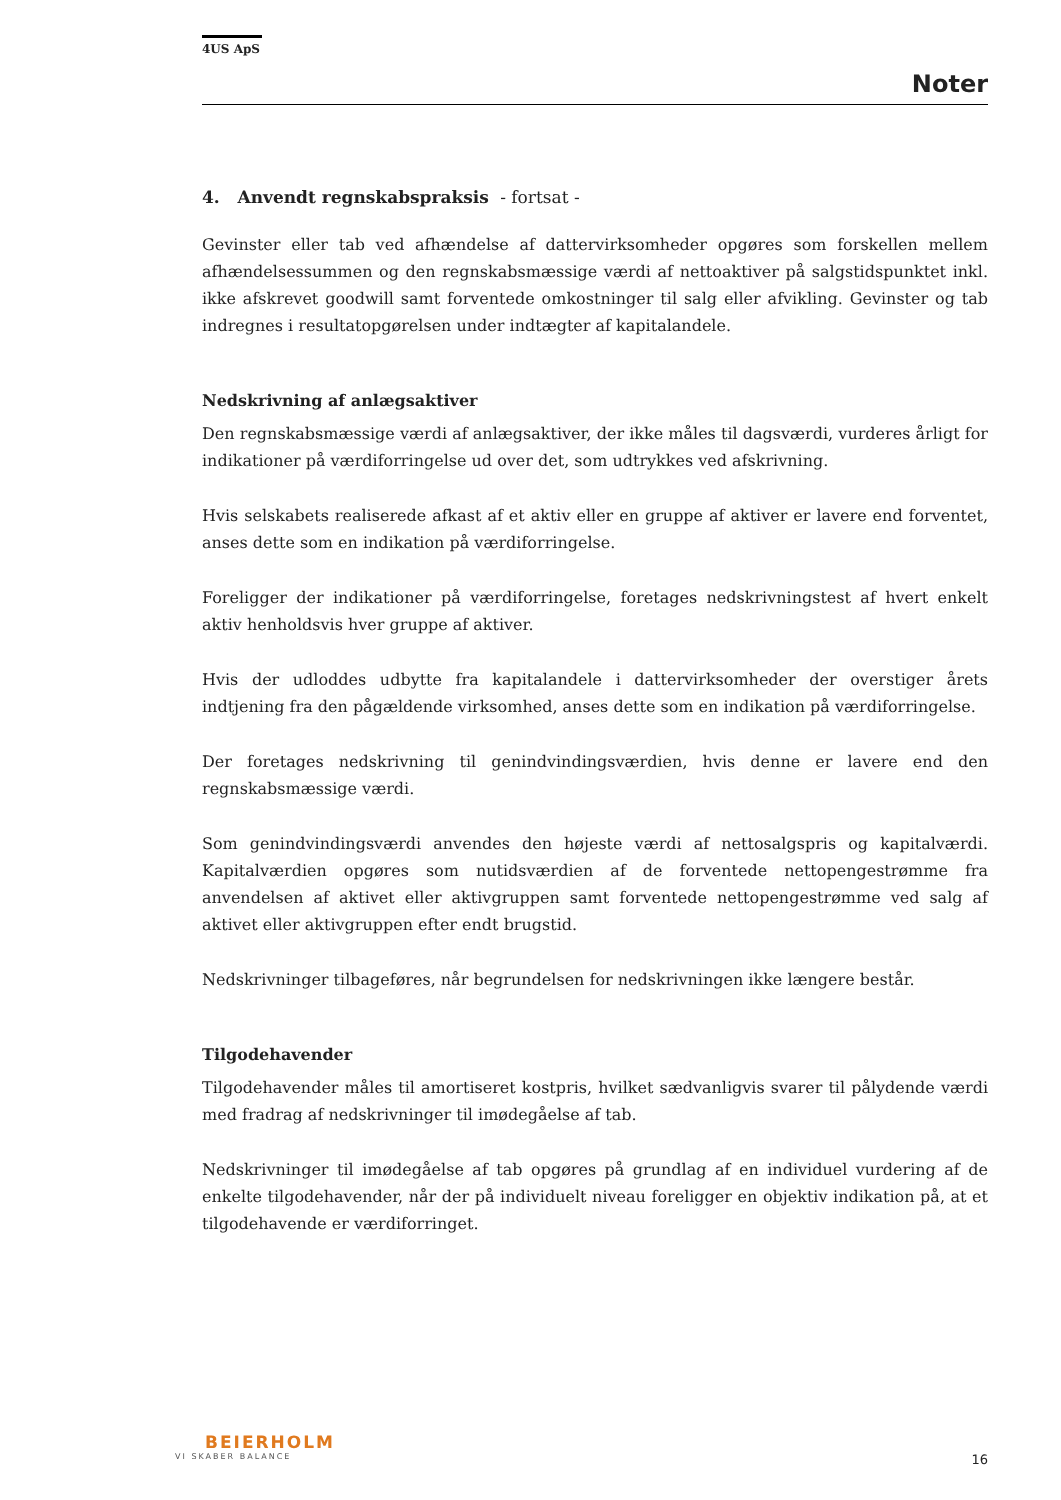4US ApS
Noter
4. Anvendt regnskabspraksis - fortsat -
Gevinster eller tab ved afhændelse af dattervirksomheder opgøres som forskellen mellem afhændelsessummen og den regnskabsmæssige værdi af nettoaktiver på salgstidspunktet inkl. ikke afskrevet goodwill samt forventede omkostninger til salg eller afvikling. Gevinster og tab indregnes i resultatopgørelsen under indtægter af kapitalandele.
Nedskrivning af anlægsaktiver
Den regnskabsmæssige værdi af anlægsaktiver, der ikke måles til dagsværdi, vurderes årligt for indikationer på værdiforringelse ud over det, som udtrykkes ved afskrivning.
Hvis selskabets realiserede afkast af et aktiv eller en gruppe af aktiver er lavere end forventet, anses dette som en indikation på værdiforringelse.
Foreligger der indikationer på værdiforringelse, foretages nedskrivningstest af hvert enkelt aktiv henholdsvis hver gruppe af aktiver.
Hvis der udloddes udbytte fra kapitalandele i dattervirksomheder der overstiger årets indtjening fra den pågældende virksomhed, anses dette som en indikation på værdiforringelse.
Der foretages nedskrivning til genindvindingsværdien, hvis denne er lavere end den regnskabsmæssige værdi.
Som genindvindingsværdi anvendes den højeste værdi af nettosalgspris og kapitalværdi. Kapitalværdien opgøres som nutidsværdien af de forventede nettopengestrømme fra anvendelsen af aktivet eller aktivgruppen samt forventede nettopengestrømme ved salg af aktivet eller aktivgruppen efter endt brugstid.
Nedskrivninger tilbageføres, når begrundelsen for nedskrivningen ikke længere består.
Tilgodehavender
Tilgodehavender måles til amortiseret kostpris, hvilket sædvanligvis svarer til pålydende værdi med fradrag af nedskrivninger til imødegåelse af tab.
Nedskrivninger til imødegåelse af tab opgøres på grundlag af en individuel vurdering af de enkelte tilgodehavender, når der på individuelt niveau foreligger en objektiv indikation på, at et tilgodehavende er værdiforringet.
BEIERHOLM
VI SKABER BALANCE
16